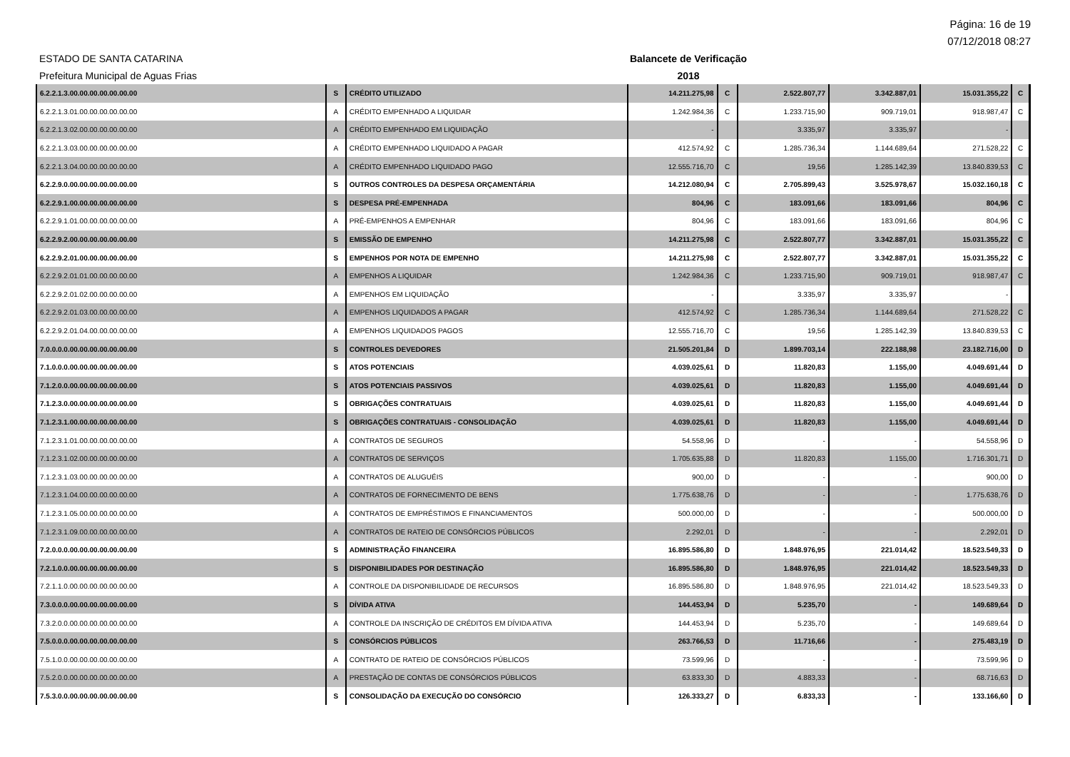Página: 16 de 19
07/12/2018 08:27
ESTADO DE SANTA CATARINA Balancete de Verificação
Prefeitura Municipal de Aguas Frias 2018
| 6.2.2.1.3.00.00.00.00.00.00.00 | S | CRÉDITO UTILIZADO | 14.211.275,98 | C | 2.522.807,77 | 3.342.887,01 | 15.031.355,22 | C |
| 6.2.2.1.3.01.00.00.00.00.00.00 | A | CRÉDITO EMPENHADO A LIQUIDAR | 1.242.984,36 | C | 1.233.715,90 | 909.719,01 | 918.987,47 | C |
| 6.2.2.1.3.02.00.00.00.00.00.00 | A | CRÉDITO EMPENHADO EM LIQUIDAÇÃO | - | | 3.335,97 | 3.335,97 | - | |
| 6.2.2.1.3.03.00.00.00.00.00.00 | A | CRÉDITO EMPENHADO LIQUIDADO A PAGAR | 412.574,92 | C | 1.285.736,34 | 1.144.689,64 | 271.528,22 | C |
| 6.2.2.1.3.04.00.00.00.00.00.00 | A | CRÉDITO EMPENHADO LIQUIDADO PAGO | 12.555.716,70 | C | 19,56 | 1.285.142,39 | 13.840.839,53 | C |
| 6.2.2.9.0.00.00.00.00.00.00.00 | S | OUTROS CONTROLES DA DESPESA ORÇAMENTÁRIA | 14.212.080,94 | C | 2.705.899,43 | 3.525.978,67 | 15.032.160,18 | C |
| 6.2.2.9.1.00.00.00.00.00.00.00 | S | DESPESA PRÉ-EMPENHADA | 804,96 | C | 183.091,66 | 183.091,66 | 804,96 | C |
| 6.2.2.9.1.01.00.00.00.00.00.00 | A | PRÉ-EMPENHOS A EMPENHAR | 804,96 | C | 183.091,66 | 183.091,66 | 804,96 | C |
| 6.2.2.9.2.00.00.00.00.00.00.00 | S | EMISSÃO DE EMPENHO | 14.211.275,98 | C | 2.522.807,77 | 3.342.887,01 | 15.031.355,22 | C |
| 6.2.2.9.2.01.00.00.00.00.00.00 | S | EMPENHOS POR NOTA DE EMPENHO | 14.211.275,98 | C | 2.522.807,77 | 3.342.887,01 | 15.031.355,22 | C |
| 6.2.2.9.2.01.01.00.00.00.00.00 | A | EMPENHOS A LIQUIDAR | 1.242.984,36 | C | 1.233.715,90 | 909.719,01 | 918.987,47 | C |
| 6.2.2.9.2.01.02.00.00.00.00.00 | A | EMPENHOS EM LIQUIDAÇÃO | - | | 3.335,97 | 3.335,97 | - | |
| 6.2.2.9.2.01.03.00.00.00.00.00 | A | EMPENHOS LIQUIDADOS A PAGAR | 412.574,92 | C | 1.285.736,34 | 1.144.689,64 | 271.528,22 | C |
| 6.2.2.9.2.01.04.00.00.00.00.00 | A | EMPENHOS LIQUIDADOS PAGOS | 12.555.716,70 | C | 19,56 | 1.285.142,39 | 13.840.839,53 | C |
| 7.0.0.0.0.00.00.00.00.00.00.00 | S | CONTROLES DEVEDORES | 21.505.201,84 | D | 1.899.703,14 | 222.188,98 | 23.182.716,00 | D |
| 7.1.0.0.0.00.00.00.00.00.00.00 | S | ATOS POTENCIAIS | 4.039.025,61 | D | 11.820,83 | 1.155,00 | 4.049.691,44 | D |
| 7.1.2.0.0.00.00.00.00.00.00.00 | S | ATOS POTENCIAIS PASSIVOS | 4.039.025,61 | D | 11.820,83 | 1.155,00 | 4.049.691,44 | D |
| 7.1.2.3.0.00.00.00.00.00.00.00 | S | OBRIGAÇÕES CONTRATUAIS | 4.039.025,61 | D | 11.820,83 | 1.155,00 | 4.049.691,44 | D |
| 7.1.2.3.1.00.00.00.00.00.00.00 | S | OBRIGAÇÕES CONTRATUAIS - CONSOLIDAÇÃO | 4.039.025,61 | D | 11.820,83 | 1.155,00 | 4.049.691,44 | D |
| 7.1.2.3.1.01.00.00.00.00.00.00 | A | CONTRATOS DE SEGUROS | 54.558,96 | D | - | - | 54.558,96 | D |
| 7.1.2.3.1.02.00.00.00.00.00.00 | A | CONTRATOS DE SERVIÇOS | 1.705.635,88 | D | 11.820,83 | 1.155,00 | 1.716.301,71 | D |
| 7.1.2.3.1.03.00.00.00.00.00.00 | A | CONTRATOS DE ALUGUÉIS | 900,00 | D | - | - | 900,00 | D |
| 7.1.2.3.1.04.00.00.00.00.00.00 | A | CONTRATOS DE FORNECIMENTO DE BENS | 1.775.638,76 | D | - | - | 1.775.638,76 | D |
| 7.1.2.3.1.05.00.00.00.00.00.00 | A | CONTRATOS DE EMPRÉSTIMOS E FINANCIAMENTOS | 500.000,00 | D | - | - | 500.000,00 | D |
| 7.1.2.3.1.09.00.00.00.00.00.00 | A | CONTRATOS DE RATEIO DE CONSÓRCIOS PÚBLICOS | 2.292,01 | D | - | - | 2.292,01 | D |
| 7.2.0.0.0.00.00.00.00.00.00.00 | S | ADMINISTRAÇÃO FINANCEIRA | 16.895.586,80 | D | 1.848.976,95 | 221.014,42 | 18.523.549,33 | D |
| 7.2.1.0.0.00.00.00.00.00.00.00 | S | DISPONIBILIDADES POR DESTINAÇÃO | 16.895.586,80 | D | 1.848.976,95 | 221.014,42 | 18.523.549,33 | D |
| 7.2.1.1.0.00.00.00.00.00.00.00 | A | CONTROLE DA DISPONIBILIDADE DE RECURSOS | 16.895.586,80 | D | 1.848.976,95 | 221.014,42 | 18.523.549,33 | D |
| 7.3.0.0.0.00.00.00.00.00.00.00 | S | DÍVIDA ATIVA | 144.453,94 | D | 5.235,70 | - | 149.689,64 | D |
| 7.3.2.0.0.00.00.00.00.00.00.00 | A | CONTROLE DA INSCRIÇÃO DE CRÉDITOS EM DÍVIDA ATIVA | 144.453,94 | D | 5.235,70 | - | 149.689,64 | D |
| 7.5.0.0.0.00.00.00.00.00.00.00 | S | CONSÓRCIOS PÚBLICOS | 263.766,53 | D | 11.716,66 | - | 275.483,19 | D |
| 7.5.1.0.0.00.00.00.00.00.00.00 | A | CONTRATO DE RATEIO DE CONSÓRCIOS PÚBLICOS | 73.599,96 | D | - | - | 73.599,96 | D |
| 7.5.2.0.0.00.00.00.00.00.00.00 | A | PRESTAÇÃO DE CONTAS DE CONSÓRCIOS PÚBLICOS | 63.833,30 | D | 4.883,33 | - | 68.716,63 | D |
| 7.5.3.0.0.00.00.00.00.00.00.00 | S | CONSOLIDAÇÃO DA EXECUÇÃO DO CONSÓRCIO | 126.333,27 | D | 6.833,33 | - | 133.166,60 | D |